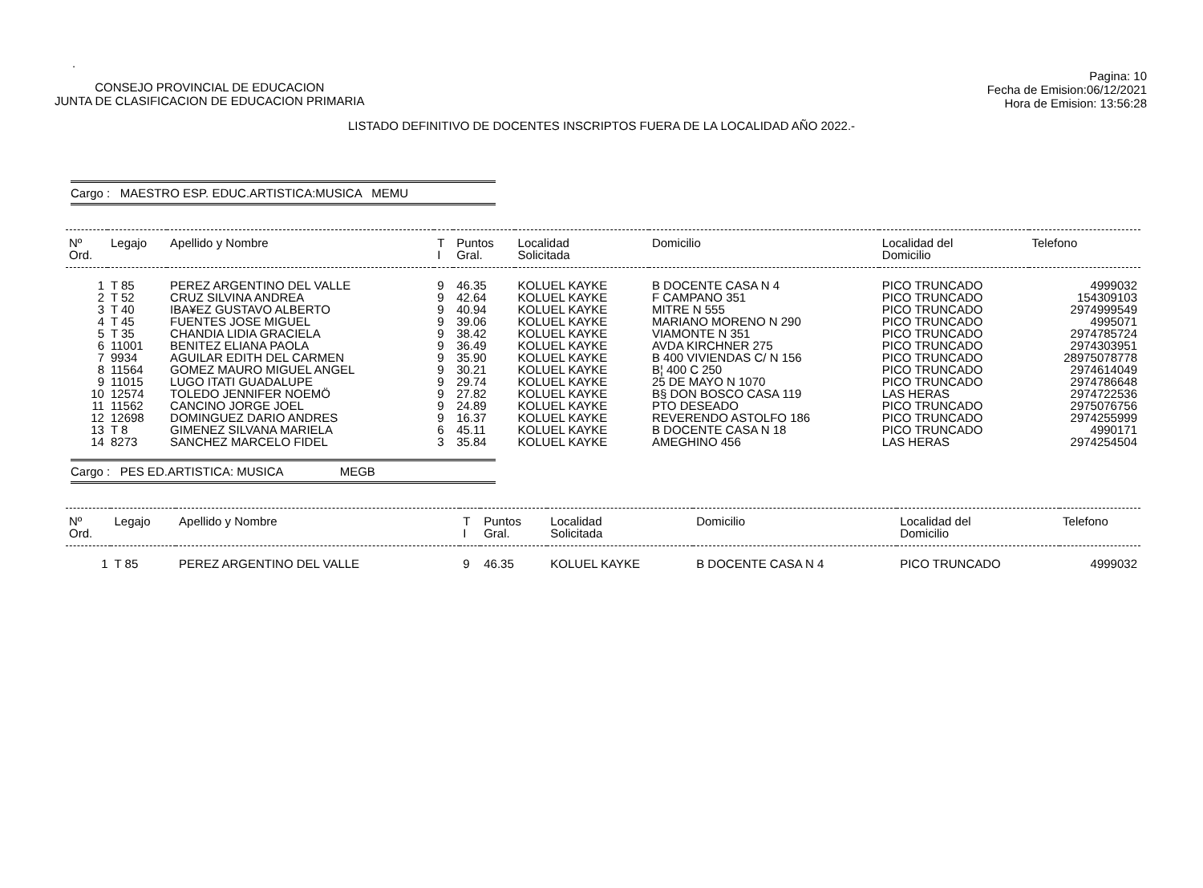.
CONSEJO PROVINCIAL DE EDUCACION
JUNTA DE CLASIFICACION DE EDUCACION PRIMARIA
Pagina: 10
Fecha de Emision:06/12/2021
Hora de Emision: 13:56:28
LISTADO DEFINITIVO DE DOCENTES INSCRIPTOS FUERA DE LA LOCALIDAD AÑO 2022.-
Cargo : MAESTRO ESP. EDUC.ARTISTICA:MUSICA MEMU
| Nº Ord. | Legajo | Apellido y Nombre | T I | Puntos Gral. | Localidad Solicitada | Domicilio | Localidad del Domicilio | Telefono |
| --- | --- | --- | --- | --- | --- | --- | --- | --- |
| 1 | T 85 | PEREZ ARGENTINO DEL VALLE | 9 | 46.35 | KOLUEL KAYKE | B DOCENTE CASA N 4 | PICO TRUNCADO | 4999032 |
| 2 | T 52 | CRUZ SILVINA ANDREA | 9 | 42.64 | KOLUEL KAYKE | F CAMPANO 351 | PICO TRUNCADO | 154309103 |
| 3 | T 40 | IBA¥EZ GUSTAVO ALBERTO | 9 | 40.94 | KOLUEL KAYKE | MITRE N 555 | PICO TRUNCADO | 2974999549 |
| 4 | T 45 | FUENTES JOSE MIGUEL | 9 | 39.06 | KOLUEL KAYKE | MARIANO MORENO N 290 | PICO TRUNCADO | 4995071 |
| 5 | T 35 | CHANDIA LIDIA GRACIELA | 9 | 38.42 | KOLUEL KAYKE | VIAMONTE N 351 | PICO TRUNCADO | 2974785724 |
| 6 | 11001 | BENITEZ ELIANA PAOLA | 9 | 36.49 | KOLUEL KAYKE | AVDA KIRCHNER 275 | PICO TRUNCADO | 2974303951 |
| 7 | 9934 | AGUILAR EDITH DEL CARMEN | 9 | 35.90 | KOLUEL KAYKE | B 400 VIVIENDAS C/ N 156 | PICO TRUNCADO | 28975078778 |
| 8 | 11564 | GOMEZ MAURO MIGUEL ANGEL | 9 | 30.21 | KOLUEL KAYKE | B¦ 400 C 250 | PICO TRUNCADO | 2974614049 |
| 9 | 11015 | LUGO ITATI GUADALUPE | 9 | 29.74 | KOLUEL KAYKE | 25 DE MAYO N 1070 | PICO TRUNCADO | 2974786648 |
| 10 | 12574 | TOLEDO JENNIFER NOEMÖ | 9 | 27.82 | KOLUEL KAYKE | B§ DON BOSCO CASA 119 | LAS HERAS | 2974722536 |
| 11 | 11562 | CANCINO JORGE JOEL | 9 | 24.89 | KOLUEL KAYKE | PTO DESEADO | PICO TRUNCADO | 2975076756 |
| 12 | 12698 | DOMINGUEZ DARIO ANDRES | 9 | 16.37 | KOLUEL KAYKE | REVERENDO ASTOLFO 186 | PICO TRUNCADO | 2974255999 |
| 13 | T 8 | GIMENEZ SILVANA MARIELA | 6 | 45.11 | KOLUEL KAYKE | B DOCENTE CASA N 18 | PICO TRUNCADO | 4990171 |
| 14 | 8273 | SANCHEZ MARCELO FIDEL | 3 | 35.84 | KOLUEL KAYKE | AMEGHINO 456 | LAS HERAS | 2974254504 |
Cargo : PES ED.ARTISTICA: MUSICA MEGB
| Nº Ord. | Legajo | Apellido y Nombre | T I | Puntos Gral. | Localidad Solicitada | Domicilio | Localidad del Domicilio | Telefono |
| --- | --- | --- | --- | --- | --- | --- | --- | --- |
| 1 | T 85 | PEREZ ARGENTINO DEL VALLE | 9 | 46.35 | KOLUEL KAYKE | B DOCENTE CASA N 4 | PICO TRUNCADO | 4999032 |